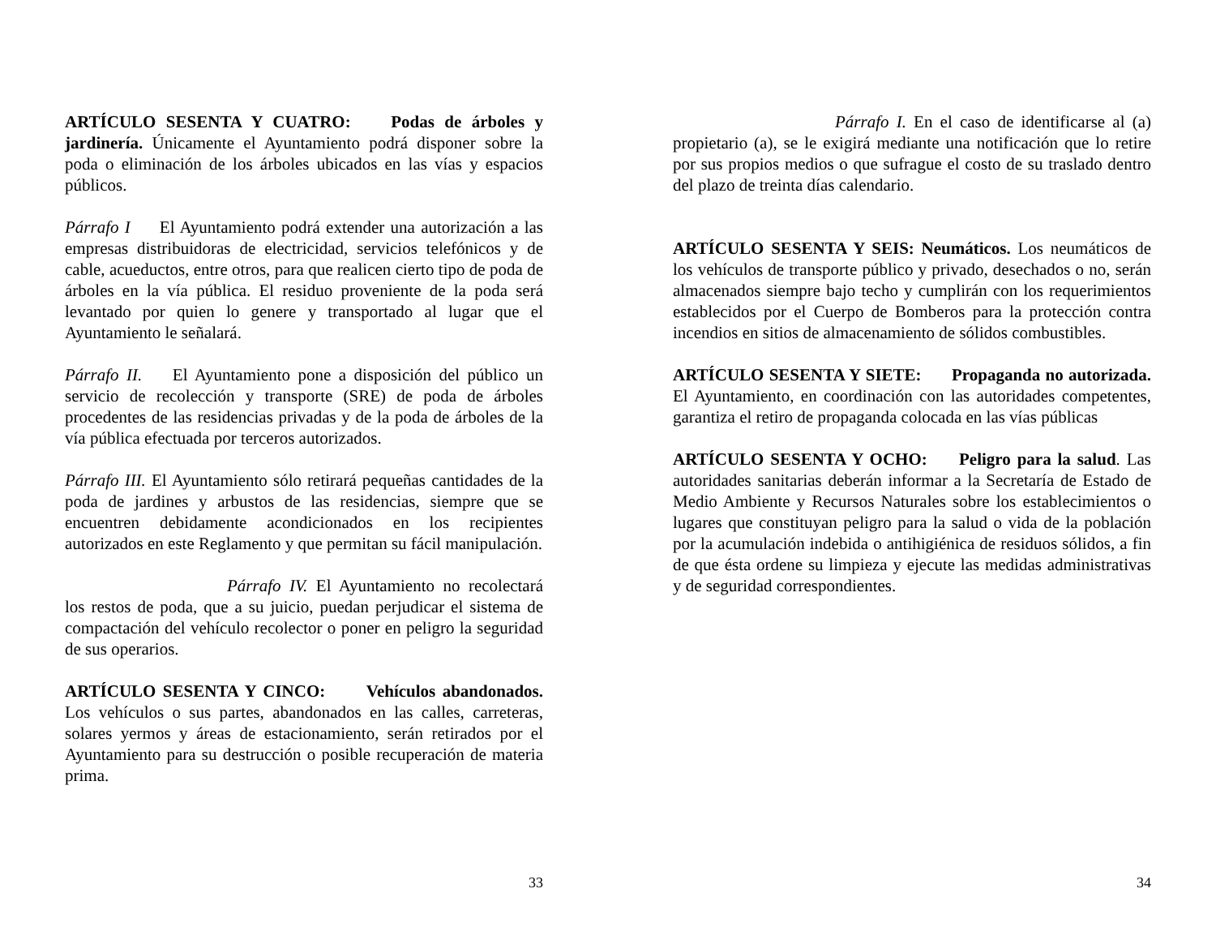ARTÍCULO SESENTA Y CUATRO: Podas de árboles y jardinería. Únicamente el Ayuntamiento podrá disponer sobre la poda o eliminación de los árboles ubicados en las vías y espacios públicos.
Párrafo I El Ayuntamiento podrá extender una autorización a las empresas distribuidoras de electricidad, servicios telefónicos y de cable, acueductos, entre otros, para que realicen cierto tipo de poda de árboles en la vía pública. El residuo proveniente de la poda será levantado por quien lo genere y transportado al lugar que el Ayuntamiento le señalará.
Párrafo II. El Ayuntamiento pone a disposición del público un servicio de recolección y transporte (SRE) de poda de árboles procedentes de las residencias privadas y de la poda de árboles de la vía pública efectuada por terceros autorizados.
Párrafo III. El Ayuntamiento sólo retirará pequeñas cantidades de la poda de jardines y arbustos de las residencias, siempre que se encuentren debidamente acondicionados en los recipientes autorizados en este Reglamento y que permitan su fácil manipulación.
Párrafo IV. El Ayuntamiento no recolectará los restos de poda, que a su juicio, puedan perjudicar el sistema de compactación del vehículo recolector o poner en peligro la seguridad de sus operarios.
ARTÍCULO SESENTA Y CINCO: Vehículos abandonados. Los vehículos o sus partes, abandonados en las calles, carreteras, solares yermos y áreas de estacionamiento, serán retirados por el Ayuntamiento para su destrucción o posible recuperación de materia prima.
33
Párrafo I. En el caso de identificarse al (a) propietario (a), se le exigirá mediante una notificación que lo retire por sus propios medios o que sufrague el costo de su traslado dentro del plazo de treinta días calendario.
ARTÍCULO SESENTA Y SEIS: Neumáticos. Los neumáticos de los vehículos de transporte público y privado, desechados o no, serán almacenados siempre bajo techo y cumplirán con los requerimientos establecidos por el Cuerpo de Bomberos para la protección contra incendios en sitios de almacenamiento de sólidos combustibles.
ARTÍCULO SESENTA Y SIETE: Propaganda no autorizada. El Ayuntamiento, en coordinación con las autoridades competentes, garantiza el retiro de propaganda colocada en las vías públicas
ARTÍCULO SESENTA Y OCHO: Peligro para la salud. Las autoridades sanitarias deberán informar a la Secretaría de Estado de Medio Ambiente y Recursos Naturales sobre los establecimientos o lugares que constituyan peligro para la salud o vida de la población por la acumulación indebida o antihigiénica de residuos sólidos, a fin de que ésta ordene su limpieza y ejecute las medidas administrativas y de seguridad correspondientes.
34